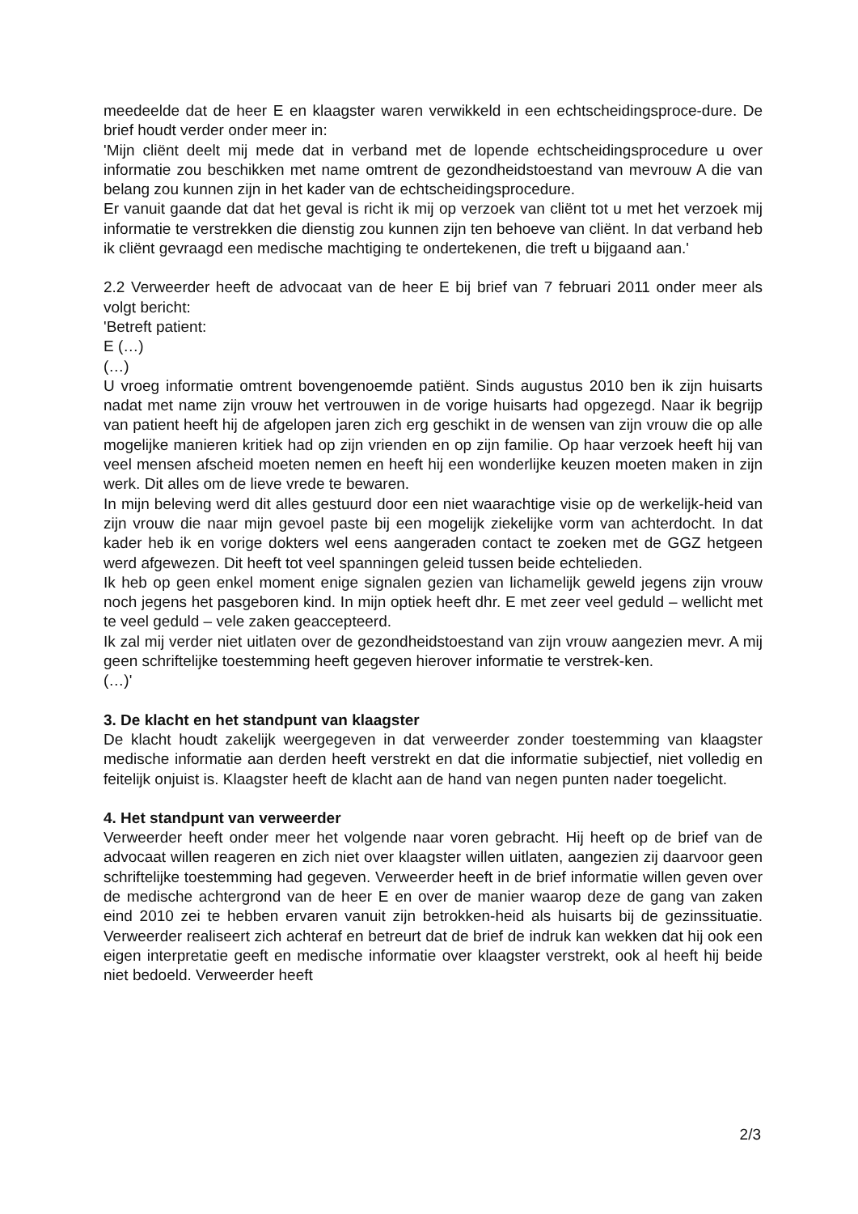meedeelde dat de heer E en klaagster waren verwikkeld in een echtscheidingsproce-dure. De brief houdt verder onder meer in:
'Mijn cliënt deelt mij mede dat in verband met de lopende echtscheidingsprocedure u over informatie zou beschikken met name omtrent de gezondheidstoestand van mevrouw A die van belang zou kunnen zijn in het kader van de echtscheidingsprocedure.
Er vanuit gaande dat dat het geval is richt ik mij op verzoek van cliënt tot u met het verzoek mij informatie te verstrekken die dienstig zou kunnen zijn ten behoeve van cliënt. In dat verband heb ik cliënt gevraagd een medische machtiging te ondertekenen, die treft u bijgaand aan.'
2.2 Verweerder heeft de advocaat van de heer E bij brief van 7 februari 2011 onder meer als volgt bericht:
'Betreft patient:
E (…)
(…)
U vroeg informatie omtrent bovengenoemde patiënt. Sinds augustus 2010 ben ik zijn huisarts nadat met name zijn vrouw het vertrouwen in de vorige huisarts had opgezegd. Naar ik begrijp van patient heeft hij de afgelopen jaren zich erg geschikt in de wensen van zijn vrouw die op alle mogelijke manieren kritiek had op zijn vrienden en op zijn familie. Op haar verzoek heeft hij van veel mensen afscheid moeten nemen en heeft hij een wonderlijke keuzen moeten maken in zijn werk. Dit alles om de lieve vrede te bewaren.
In mijn beleving werd dit alles gestuurd door een niet waarachtige visie op de werkelijk-heid van zijn vrouw die naar mijn gevoel paste bij een mogelijk ziekelijke vorm van achterdocht. In dat kader heb ik en vorige dokters wel eens aangeraden contact te zoeken met de GGZ hetgeen werd afgewezen. Dit heeft tot veel spanningen geleid tussen beide echtelieden.
Ik heb op geen enkel moment enige signalen gezien van lichamelijk geweld jegens zijn vrouw noch jegens het pasgeboren kind. In mijn optiek heeft dhr. E met zeer veel geduld – wellicht met te veel geduld – vele zaken geaccepteerd.
Ik zal mij verder niet uitlaten over de gezondheidstoestand van zijn vrouw aangezien mevr. A mij geen schriftelijke toestemming heeft gegeven hierover informatie te verstrek-ken.
(…)'
3. De klacht en het standpunt van klaagster
De klacht houdt zakelijk weergegeven in dat verweerder zonder toestemming van klaagster medische informatie aan derden heeft verstrekt en dat die informatie subjectief, niet volledig en feitelijk onjuist is. Klaagster heeft de klacht aan de hand van negen punten nader toegelicht.
4. Het standpunt van verweerder
Verweerder heeft onder meer het volgende naar voren gebracht. Hij heeft op de brief van de advocaat willen reageren en zich niet over klaagster willen uitlaten, aangezien zij daarvoor geen schriftelijke toestemming had gegeven. Verweerder heeft in de brief informatie willen geven over de medische achtergrond van de heer E en over de manier waarop deze de gang van zaken eind 2010 zei te hebben ervaren vanuit zijn betrokken-heid als huisarts bij de gezinssituatie. Verweerder realiseert zich achteraf en betreurt dat de brief de indruk kan wekken dat hij ook een eigen interpretatie geeft en medische informatie over klaagster verstrekt, ook al heeft hij beide niet bedoeld. Verweerder heeft
2/3